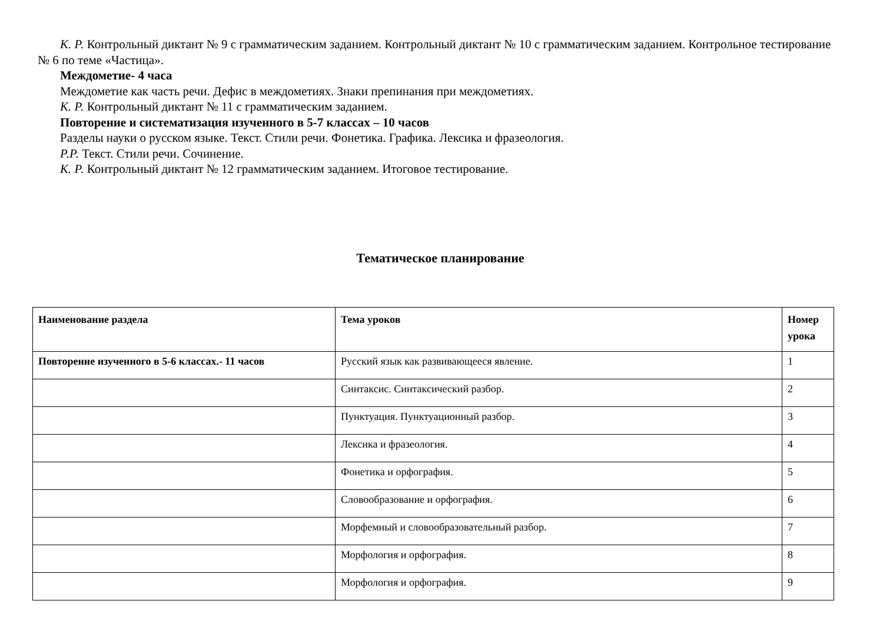К. Р. Контрольный диктант № 9 с грамматическим заданием. Контрольный диктант № 10 с грамматическим заданием. Контрольное тестирование № 6 по теме «Частица».
Междометие- 4 часа
Междометие как часть речи. Дефис в междометиях. Знаки препинания при междометиях.
К. Р. Контрольный диктант № 11 с грамматическим заданием.
Повторение и систематизация изученного в 5-7 классах – 10 часов
Разделы науки о русском языке. Текст. Стили речи. Фонетика. Графика. Лексика и фразеология.
Р.Р. Текст. Стили речи. Сочинение.
К. Р. Контрольный диктант № 12 грамматическим заданием. Итоговое тестирование.
Тематическое планирование
| Наименование раздела | Тема уроков | Номер урока |
| --- | --- | --- |
| Повторение изученного в 5-6 классах.- 11 часов | Русский язык как развивающееся явление. | 1 |
| | Синтаксис. Синтаксический разбор. | 2 |
| | Пунктуация. Пунктуационный разбор. | 3 |
| | Лексика и фразеология. | 4 |
| | Фонетика и орфография. | 5 |
| | Словообразование и орфография. | 6 |
| | Морфемный и словообразовательный разбор. | 7 |
| | Морфология и орфография. | 8 |
| | Морфология и орфография. | 9 |